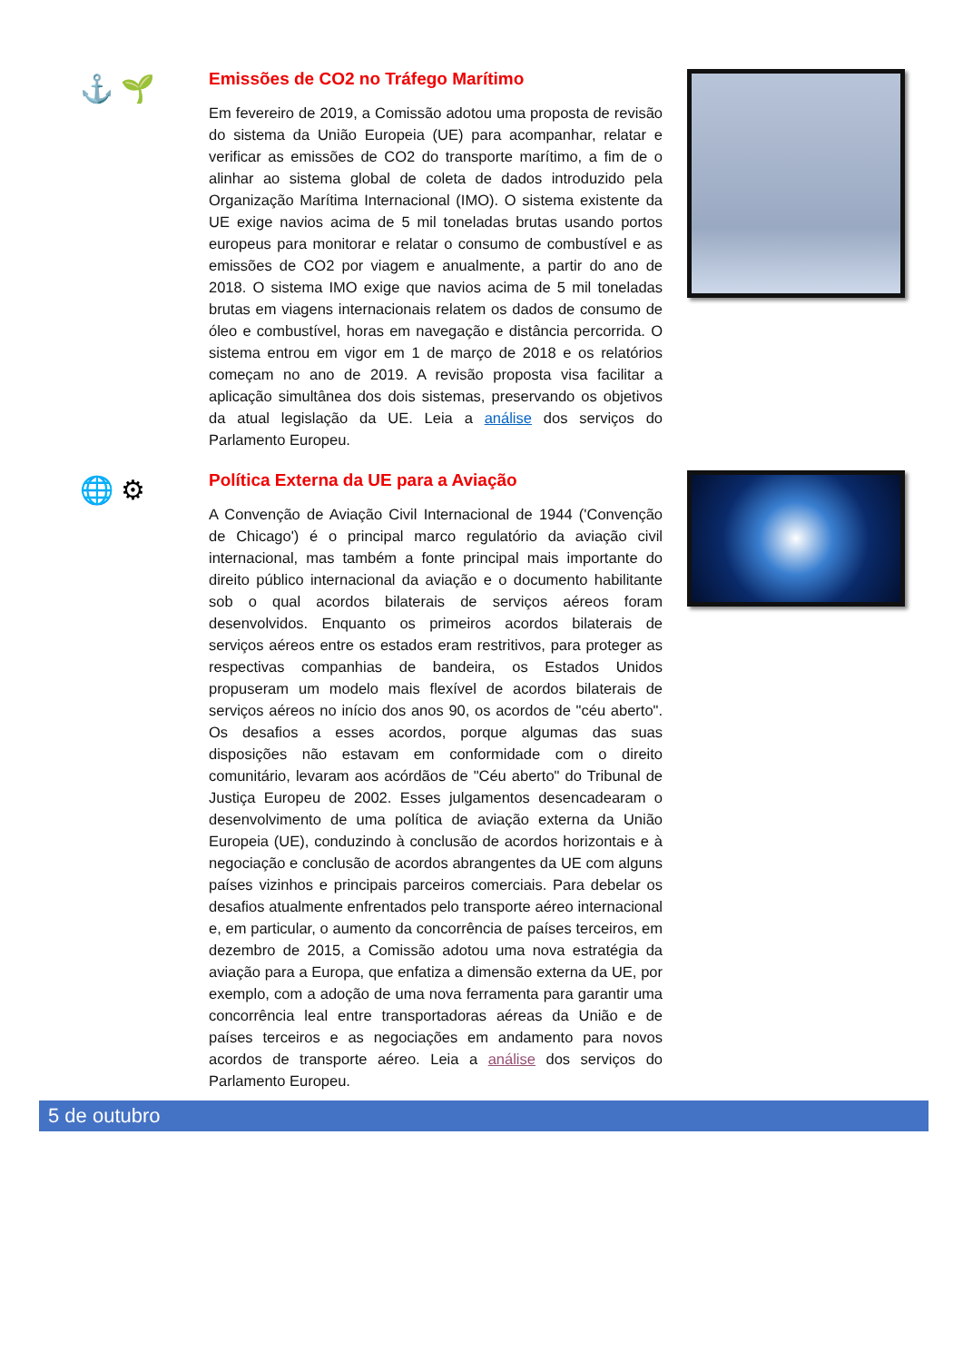⚓ 🌱
Emissões de CO2 no Tráfego Marítimo
Em fevereiro de 2019, a Comissão adotou uma proposta de revisão do sistema da União Europeia (UE) para acompanhar, relatar e verificar as emissões de CO2 do transporte marítimo, a fim de o alinhar ao sistema global de coleta de dados introduzido pela Organização Marítima Internacional (IMO). O sistema existente da UE exige navios acima de 5 mil toneladas brutas usando portos europeus para monitorar e relatar o consumo de combustível e as emissões de CO2 por viagem e anualmente, a partir do ano de 2018. O sistema IMO exige que navios acima de 5 mil toneladas brutas em viagens internacionais relatem os dados de consumo de óleo e combustível, horas em navegação e distância percorrida. O sistema entrou em vigor em 1 de março de 2018 e os relatórios começam no ano de 2019. A revisão proposta visa facilitar a aplicação simultânea dos dois sistemas, preservando os objetivos da atual legislação da UE. Leia a análise dos serviços do Parlamento Europeu.
🌐 ⚙
Política Externa da UE para a Aviação
A Convenção de Aviação Civil Internacional de 1944 ('Convenção de Chicago') é o principal marco regulatório da aviação civil internacional, mas também a fonte principal mais importante do direito público internacional da aviação e o documento habilitante sob o qual acordos bilaterais de serviços aéreos foram desenvolvidos. Enquanto os primeiros acordos bilaterais de serviços aéreos entre os estados eram restritivos, para proteger as respectivas companhias de bandeira, os Estados Unidos propuseram um modelo mais flexível de acordos bilaterais de serviços aéreos no início dos anos 90, os acordos de "céu aberto". Os desafios a esses acordos, porque algumas das suas disposições não estavam em conformidade com o direito comunitário, levaram aos acórdãos de "Céu aberto" do Tribunal de Justiça Europeu de 2002. Esses julgamentos desencadearam o desenvolvimento de uma política de aviação externa da União Europeia (UE), conduzindo à conclusão de acordos horizontais e à negociação e conclusão de acordos abrangentes da UE com alguns países vizinhos e principais parceiros comerciais. Para debelar os desafios atualmente enfrentados pelo transporte aéreo internacional e, em particular, o aumento da concorrência de países terceiros, em dezembro de 2015, a Comissão adotou uma nova estratégia da aviação para a Europa, que enfatiza a dimensão externa da UE, por exemplo, com a adoção de uma nova ferramenta para garantir uma concorrência leal entre transportadoras aéreas da União e de países terceiros e as negociações em andamento para novos acordos de transporte aéreo. Leia a análise dos serviços do Parlamento Europeu.
5 de outubro